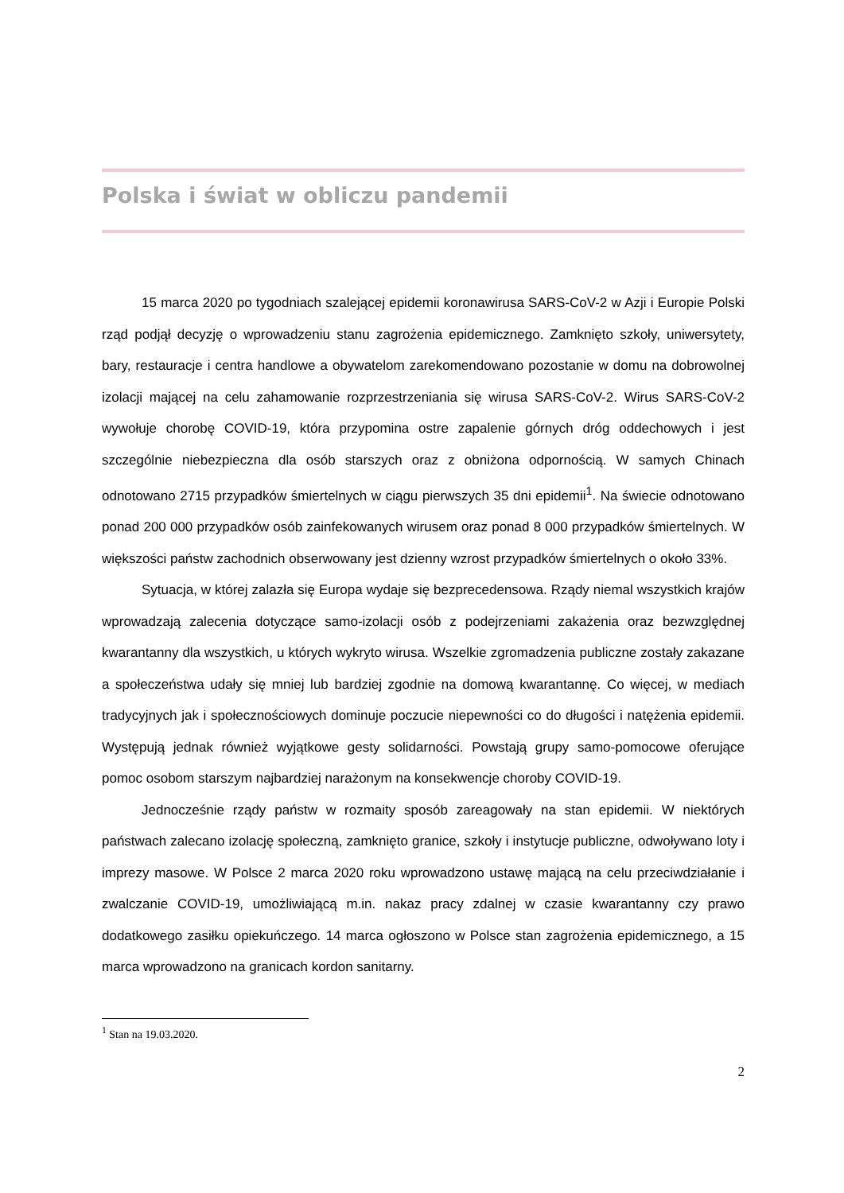Polska i świat w obliczu pandemii
15 marca 2020 po tygodniach szalejącej epidemii koronawirusa SARS-CoV-2 w Azji i Europie Polski rząd podjął decyzję o wprowadzeniu stanu zagrożenia epidemicznego. Zamknięto szkoły, uniwersytety, bary, restauracje i centra handlowe a obywatelom zarekomendowano pozostanie w domu na dobrowolnej izolacji mającej na celu zahamowanie rozprzestrzeniania się wirusa SARS-CoV-2. Wirus SARS-CoV-2 wywołuje chorobę COVID-19, która przypomina ostre zapalenie górnych dróg oddechowych i jest szczególnie niebezpieczna dla osób starszych oraz z obniżona odpornością. W samych Chinach odnotowano 2715 przypadków śmiertelnych w ciągu pierwszych 35 dni epidemii<sup>1</sup>. Na świecie odnotowano ponad 200 000 przypadków osób zainfekowanych wirusem oraz ponad 8 000 przypadków śmiertelnych. W większości państw zachodnich obserwowany jest dzienny wzrost przypadków śmiertelnych o około 33%.
Sytuacja, w której zalazła się Europa wydaje się bezprecedensowa. Rządy niemal wszystkich krajów wprowadzają zalecenia dotyczące samo-izolacji osób z podejrzeniami zakażenia oraz bezwzględnej kwarantanny dla wszystkich, u których wykryto wirusa. Wszelkie zgromadzenia publiczne zostały zakazane a społeczeństwa udały się mniej lub bardziej zgodnie na domową kwarantannę. Co więcej, w mediach tradycyjnych jak i społecznościowych dominuje poczucie niepewności co do długości i natężenia epidemii. Występują jednak również wyjątkowe gesty solidarności. Powstają grupy samo-pomocowe oferujące pomoc osobom starszym najbardziej narażonym na konsekwencje choroby COVID-19.
Jednocześnie rządy państw w rozmaity sposób zareagowały na stan epidemii. W niektórych państwach zalecano izolację społeczną, zamknięto granice, szkoły i instytucje publiczne, odwoływano loty i imprezy masowe. W Polsce 2 marca 2020 roku wprowadzono ustawę mającą na celu przeciwdziałanie i zwalczanie COVID-19, umożliwiającą m.in. nakaz pracy zdalnej w czasie kwarantanny czy prawo dodatkowego zasiłku opiekuńczego. 14 marca ogłoszono w Polsce stan zagrożenia epidemicznego, a 15 marca wprowadzono na granicach kordon sanitarny.
<sup>1</sup> Stan na 19.03.2020.
2